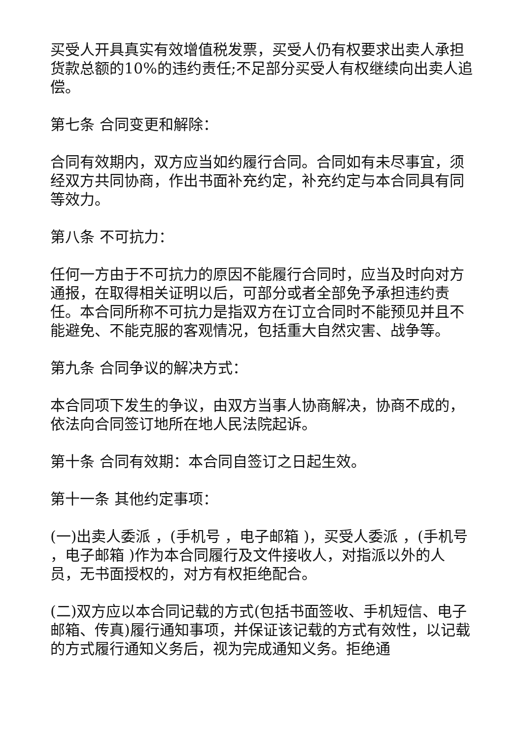买受人开具真实有效增值税发票，买受人仍有权要求出卖人承担货款总额的10%的违约责任;不足部分买受人有权继续向出卖人追偿。
第七条 合同变更和解除：
合同有效期内，双方应当如约履行合同。合同如有未尽事宜，须经双方共同协商，作出书面补充约定，补充约定与本合同具有同等效力。
第八条 不可抗力：
任何一方由于不可抗力的原因不能履行合同时，应当及时向对方通报，在取得相关证明以后，可部分或者全部免予承担违约责任。本合同所称不可抗力是指双方在订立合同时不能预见并且不能避免、不能克服的客观情况，包括重大自然灾害、战争等。
第九条 合同争议的解决方式：
本合同项下发生的争议，由双方当事人协商解决，协商不成的，依法向合同签订地所在地人民法院起诉。
第十条 合同有效期：本合同自签订之日起生效。
第十一条 其他约定事项：
(一)出卖人委派 ，(手机号 ，电子邮箱 )，买受人委派 ，(手机号 ，电子邮箱 )作为本合同履行及文件接收人，对指派以外的人员，无书面授权的，对方有权拒绝配合。
(二)双方应以本合同记载的方式(包括书面签收、手机短信、电子邮箱、传真)履行通知事项，并保证该记载的方式有效性，以记载的方式履行通知义务后，视为完成通知义务。拒绝通